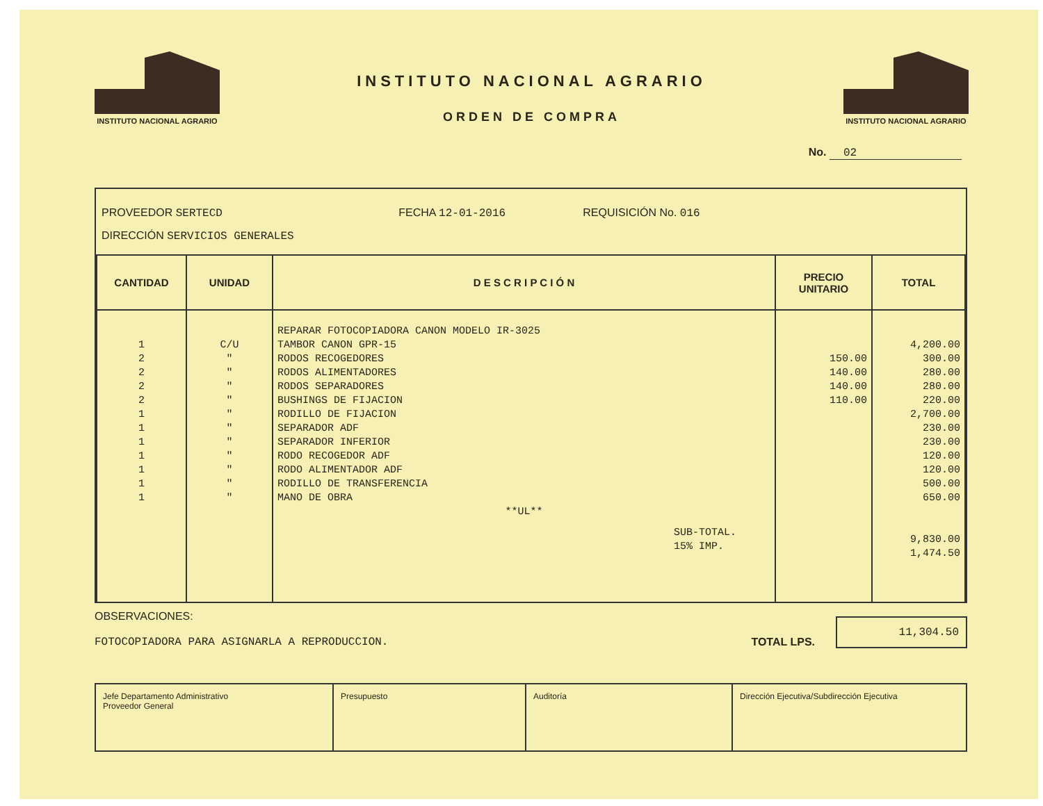INSTITUTO NACIONAL AGRARIO
INSTITUTO NACIONAL AGRARIO
ORDEN DE COMPRA
INSTITUTO NACIONAL AGRARIO
No. 02
PROVEEDOR SERTECD FECHA 12-01-2016 REQUISICIÓN No. 016
DIRECCIÓN SERVICIOS GENERALES
| CANTIDAD | UNIDAD | D E S C R I P C I Ó N | PRECIO UNITARIO | TOTAL |
| --- | --- | --- | --- | --- |
| 1 2 2 2 2 1 1 1 1 1 1 1 | C/U " " " " " " " " " " " | REPARAR FOTOCOPIADORA CANON MODELO IR-3025 TAMBOR CANON GPR-15 RODOS RECOGEDORES RODOS ALIMENTADORES RODOS SEPARADORES BUSHINGS DE FIJACION RODILLO DE FIJACION SEPARADOR ADF SEPARADOR INFERIOR RODO RECOGEDOR ADF RODO ALIMENTADOR ADF RODILLO DE TRANSFERENCIA MANO DE OBRA **UL** SUB-TOTAL. 15% IMP. | 150.00 140.00 140.00 110.00 | 4,200.00 300.00 280.00 280.00 220.00 2,700.00 230.00 230.00 120.00 120.00 500.00 650.00 9,830.00 1,474.50 |
OBSERVACIONES:
FOTOCOPIADORA PARA ASIGNARLA A REPRODUCCION.
TOTAL LPS.
11,304.50
Jefe Departamento Administrativo
Proveedor General
Presupuesto Auditoría Dirección Ejecutiva/Subdirección Ejecutiva